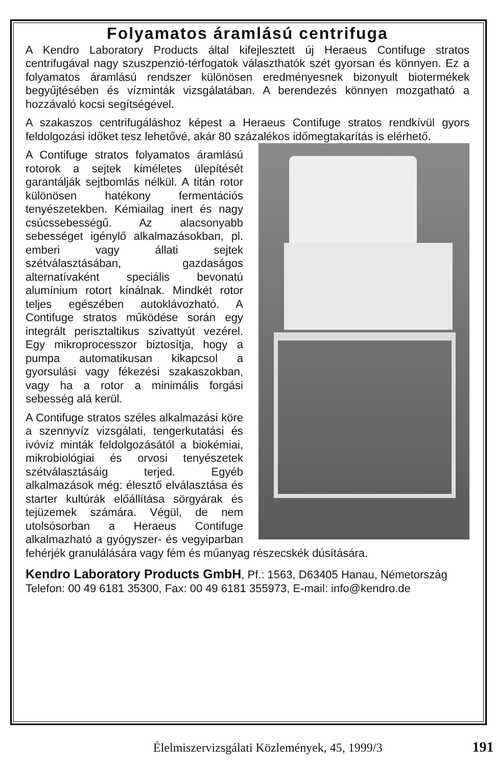Folyamatos áramlású centrifuga
A Kendro Laboratory Products által kifejlesztett új Heraeus Contifuge stratos centrifugával nagy szuszpenzió-térfogatok választhatók szét gyorsan és könnyen. Ez a folyamatos áramlású rendszer különösen eredményesnek bizonyult biotermékek begyűjtésében és vízminták vizsgálatában. A berendezés könnyen mozgatható a hozzávaló kocsi segítségével.
A szakaszos centrifugáláshoz képest a Heraeus Contifuge stratos rendkívül gyors feldolgozási időket tesz lehetővé, akár 80 százalékos időmegtakarítás is elérhető.
A Contifuge stratos folyamatos áramlású rotorok a sejtek kíméletes ülepítését garantálják sejtbomlás nélkül. A titán rotor különösen hatékony fermentációs tenyészetekben. Kémiailag inert és nagy csúcssebességű. Az alacsonyabb sebességet igénylő alkalmazásokban, pl. emberi vagy állati sejtek szétválasztásában, gazdaságos alternatívaként speciális bevonatú alumínium rotort kínálnak. Mindkét rotor teljes egészében autoklávozható. A Contifuge stratos működése során egy integrált perisztaltikus szivattyút vezérel. Egy mikroprocesszor biztosítja, hogy a pumpa automatikusan kikapcsol a gyorsulási vagy fékezési szakaszokban, vagy ha a rotor a minimális forgási sebesség alá kerül.
A Contifuge stratos széles alkalmazási köre a szennyvíz vizsgálati, tengerkutatási és ivóvíz minták feldolgozásától a biokémiai, mikrobiológiai és orvosi tenyészetek szétválasztásáig terjed. Egyéb alkalmazások még: élesztő elválasztása és starter kultúrák előállítása sörgyárak és tejüzemek számára. Végül, de nem utolsósorban a Heraeus Contifuge alkalmazható a gyógyszer- és vegyiparban fehérjék granulálására vagy fém és műanyag részecskék dúsítására.
Kendro Laboratory Products GmbH, Pf.: 1563, D63405 Hanau, Németország
Telefon: 00 49 6181 35300, Fax: 00 49 6181 355973, E-mail: info@kendro.de
Élelmiszervizsgálati Közlemények, 45, 1999/3 191